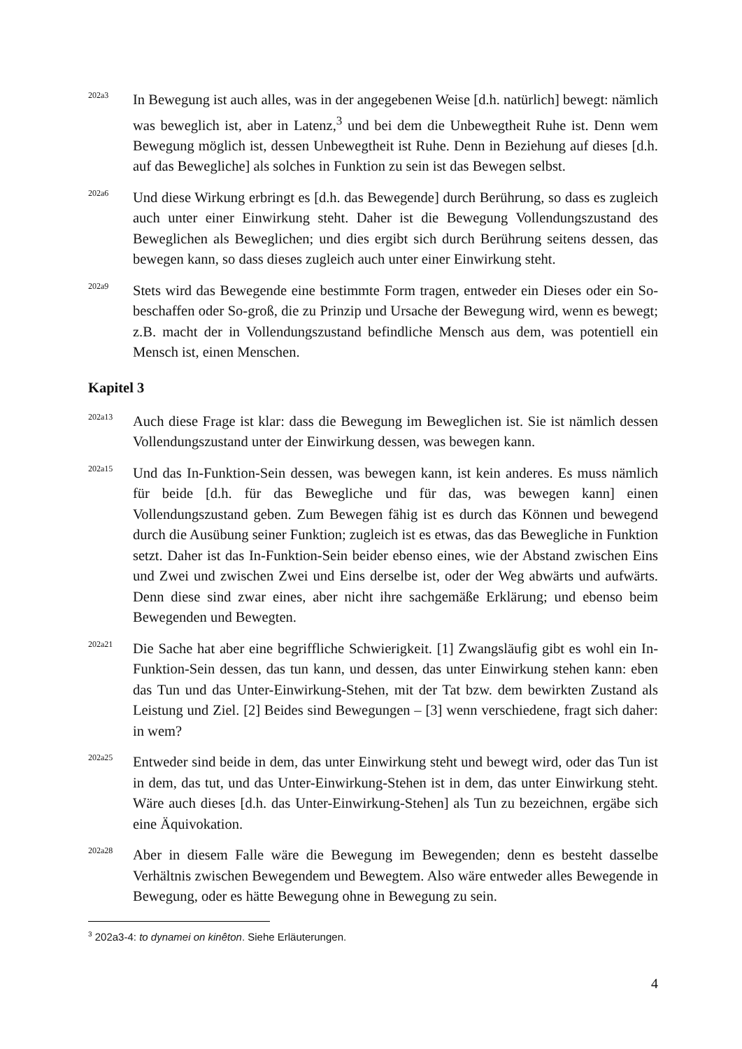202a3
In Bewegung ist auch alles, was in der angegebenen Weise [d.h. natürlich] bewegt: nämlich was beweglich ist, aber in Latenz,<sup>3</sup> und bei dem die Unbewegtheit Ruhe ist. Denn wem Bewegung möglich ist, dessen Unbewegtheit ist Ruhe. Denn in Beziehung auf dieses [d.h. auf das Bewegliche] als solches in Funktion zu sein ist das Bewegen selbst.
202a6
Und diese Wirkung erbringt es [d.h. das Bewegende] durch Berührung, so dass es zugleich auch unter einer Einwirkung steht. Daher ist die Bewegung Vollendungszustand des Beweglichen als Beweglichen; und dies ergibt sich durch Berührung seitens dessen, das bewegen kann, so dass dieses zugleich auch unter einer Einwirkung steht.
202a9
Stets wird das Bewegende eine bestimmte Form tragen, entweder ein Dieses oder ein So-beschaffen oder So-groß, die zu Prinzip und Ursache der Bewegung wird, wenn es bewegt; z.B. macht der in Vollendungszustand befindliche Mensch aus dem, was potentiell ein Mensch ist, einen Menschen.
Kapitel 3
202a13
Auch diese Frage ist klar: dass die Bewegung im Beweglichen ist. Sie ist nämlich dessen Vollendungszustand unter der Einwirkung dessen, was bewegen kann.
202a15
Und das In-Funktion-Sein dessen, was bewegen kann, ist kein anderes. Es muss nämlich für beide [d.h. für das Bewegliche und für das, was bewegen kann] einen Vollendungszustand geben. Zum Bewegen fähig ist es durch das Können und bewegend durch die Ausübung seiner Funktion; zugleich ist es etwas, das das Bewegliche in Funktion setzt. Daher ist das In-Funktion-Sein beider ebenso eines, wie der Abstand zwischen Eins und Zwei und zwischen Zwei und Eins derselbe ist, oder der Weg abwärts und aufwärts. Denn diese sind zwar eines, aber nicht ihre sachgemäße Erklärung; und ebenso beim Bewegenden und Bewegten.
202a21
Die Sache hat aber eine begriffliche Schwierigkeit. [1] Zwangsläufig gibt es wohl ein In-Funktion-Sein dessen, das tun kann, und dessen, das unter Einwirkung stehen kann: eben das Tun und das Unter-Einwirkung-Stehen, mit der Tat bzw. dem bewirkten Zustand als Leistung und Ziel. [2] Beides sind Bewegungen – [3] wenn verschiedene, fragt sich daher: in wem?
202a25
Entweder sind beide in dem, das unter Einwirkung steht und bewegt wird, oder das Tun ist in dem, das tut, und das Unter-Einwirkung-Stehen ist in dem, das unter Einwirkung steht. Wäre auch dieses [d.h. das Unter-Einwirkung-Stehen] als Tun zu bezeichnen, ergäbe sich eine Äquivokation.
202a28
Aber in diesem Falle wäre die Bewegung im Bewegenden; denn es besteht dasselbe Verhältnis zwischen Bewegendem und Bewegtem. Also wäre entweder alles Bewegende in Bewegung, oder es hätte Bewegung ohne in Bewegung zu sein.
<sup>3</sup> 202a3-4: to dynamei on kinêton. Siehe Erläuterungen.
4